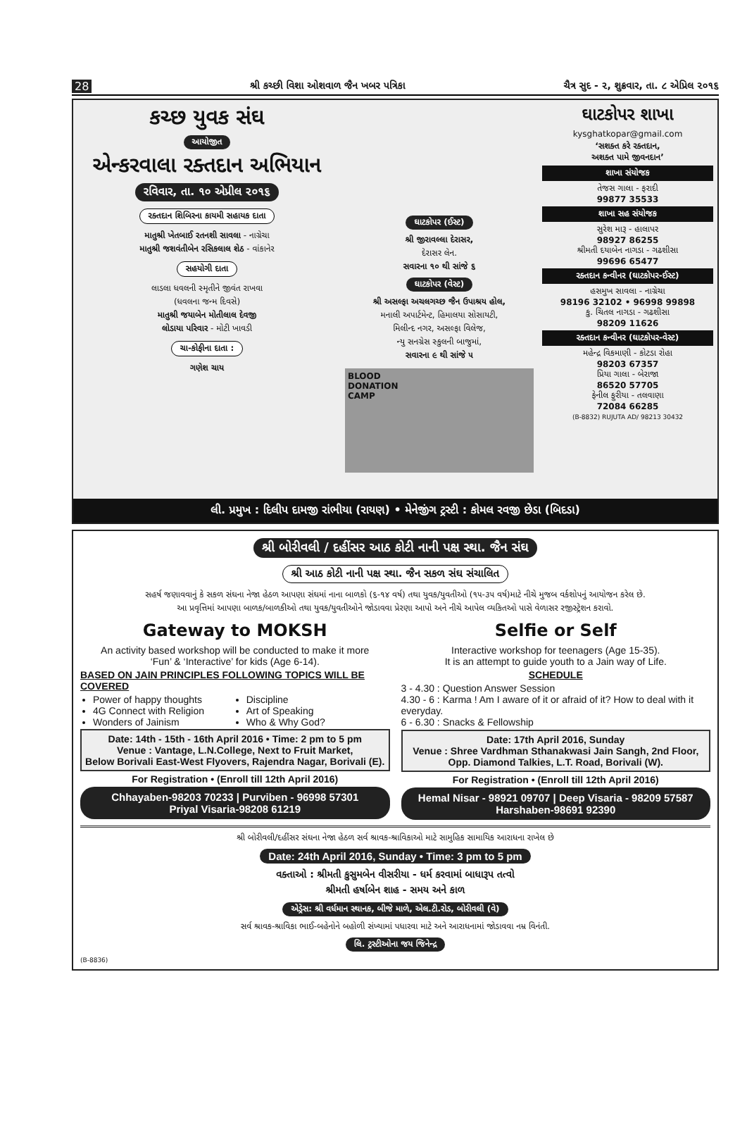28 શ્રી કચ્છી વિશા ઓશવાળ જૈન ખબર પત્રિકા ચૈત્ર સુદ - ૨, શુક્રવાર, તા. ૮ એપ્રિલ ૨૦૧૬
કચ્છ યુવક સંઘ
આયોજીત
એન્કરવાલા રક્તદાન અભિયાન
રવિવાર, તા. ૧૦ એપ્રીલ ૨૦૧૬
રક્તદાન શિબિરના કાયમી સહાયક દાતા
માતુશ્રી ખેતબાઈ રતનશી સાવલા - નાગ્રેચા
માતુશ્રી જશવંતીબેન રસિકલાલ શેઠ - વાંકાનેર
સહયોગી દાતા
લાડલા ધવલની સ્મૃતીને જીવંત રાખવા
(ધવલના જન્મ દિવસે)
માતુશ્રી જયાબેન મોતીલાલ દેવજી
લોડાયા પરિવાર - મોટી ખાવડી
ચા-કોફીના દાતા :
ગણેશ ચાય
ઘાટકોપર (ઈસ્ટ)
શ્રી જીરાવલ્લા દેરાસર,
દેરાસર લેન.
સવારના ૧૦ થી સાંજે ૬
ઘાટકોપર (વેસ્ટ)
શ્રી અસલ્ફા અચલગચ્છ જૈન ઉપાશ્રય હોલ,
મનાલી અપાર્ટમેન્ટ, હિમાલયા સોસાયટી,
મિલીન્દ નગર, અસલ્ફા વિલેજ,
ન્યુ સનગ્રેસ સ્કુલની બાજુમાં,
સવારના ૯ થી સાંજે ૫
BLOOD
DONATION
CAMP
ઘાટકોપર શાખા
kysghatkopar@gmail.com
‘સશક્ત કરે રક્તદાન,
અશક્ત પામે જીવનદાન’
શાખા સંયોજક
તેજસ ગાલા - ફરાદી
99877 35533
શાખા સહ સંયોજક
સુરેશ મારૂ - હાલાપર
98927 86255
શ્રીમતી દયાબેન નાગડા - ગઢશીસા
99696 65477
રક્તદાન કન્વીનર (ઘાટકોપર-ઈસ્ટ)
હસમુખ સાવલા - નાગ્રેચા
98196 32102 • 96998 99898
કુ. ચિતલ નાગડા - ગઢશીસા
98209 11626
રક્તદાન કન્વીનર (ઘાટકોપર-વેસ્ટ)
મહેન્દ્ર વિકમાણી - કોટડા રોહા
98203 67357
પ્રિયા ગાલા - બેરાજા
86520 57705
ફેનીલ ફુરીયા - તલવાણા
72084 66285
(B-8832) RUJUTA AD/ 98213 30432
લી. પ્રમુખ : દિલીપ દામજી રાંભીયા (રાયણ) • મેનેજીંગ ટ્રસ્ટી : કોમલ રવજી છેડા (બિદડા)
શ્રી બોરીવલી / દહીંસર આઠ કોટી નાની પક્ષ સ્થા. જૈન સંઘ
શ્રી આઠ કોટી નાની પક્ષ સ્થા. જૈન સકળ સંઘ સંચાલિત
સહર્ષ જણાવવાનું કે સકળ સંઘના નેજા હેઠળ આપણા સંઘમાં નાના બાળકો (૬-૧૪ વર્ષ) તથા યુવક/યુવતીઓ (૧૫-૩૫ વર્ષ)માટે નીચે મુજબ વર્કશોપનું આયોજન કરેલ છે.
આ પ્રવૃત્તિમાં આપણા બાળક/બાળકીઓ તથા યુવક/યુવતીઓને જોડાવવા પ્રેરણા આપો અને નીચે આપેલ વ્યકિતઓ પાસે વેળાસર રજીસ્ટ્રેશન કરાવો.
Gateway to MOKSH
An activity based workshop will be conducted to make it more
‘Fun’ & ‘Interactive’ for kids (Age 6-14).
BASED ON JAIN PRINCIPLES FOLLOWING TOPICS WILL BE COVERED
Power of happy thoughts
4G Connect with Religion
Wonders of Jainism
Discipline
Art of Speaking
Who & Why God?
Date: 14th - 15th - 16th April 2016 • Time: 2 pm to 5 pm
Venue : Vantage, L.N.College, Next to Fruit Market,
Below Borivali East-West Flyovers, Rajendra Nagar, Borivali (E).
For Registration • (Enroll till 12th April 2016)
Chhayaben-98203 70233 | Purviben - 96998 57301
Priyal Visaria-98208 61219
Selfie or Self
Interactive workshop for teenagers (Age 15-35).
It is an attempt to guide youth to a Jain way of Life.
SCHEDULE
3 - 4.30 : Question Answer Session
4.30 - 6 : Karma ! Am I aware of it or afraid of it? How to deal with it everyday.
6 - 6.30 : Snacks & Fellowship
Date: 17th April 2016, Sunday
Venue : Shree Vardhman Sthanakwasi Jain Sangh, 2nd Floor,
Opp. Diamond Talkies, L.T. Road, Borivali (W).
For Registration • (Enroll till 12th April 2016)
Hemal Nisar - 98921 09707 | Deep Visaria - 98209 57587
Harshaben-98691 92390
શ્રી બોરીવલી/દહીંસર સંઘના નેજા હેઠળ સર્વ શ્રાવક-શ્રાવિકાઓ માટે સામુહિક સામાયિક આરાધના રાખેલ છે
Date: 24th April 2016, Sunday • Time: 3 pm to 5 pm
વક્તાઓ : શ્રીમતી કુસુમબેન વીસરીયા - ધર્મ કરવામાં બાધારૂપ તત્વો
શ્રીમતી હર્ષાબેન શાહ - સમય અને કાળ
એડ્રેસ: શ્રી વર્ધમાન સ્થાનક, બીજે માળે, એલ.ટી.રોડ, બોરીવલી (વે)
સર્વ શ્રાવક-શ્રાવિકા ભાઈ-બહેનોને બહોળી સંખ્યામાં પધારવા માટે અને આરાધનામાં જોડાવવા નમ્ર વિનંતી.
લિ. ટ્રસ્ટીઓના જય જિનેન્દ્ર
(B-8836)